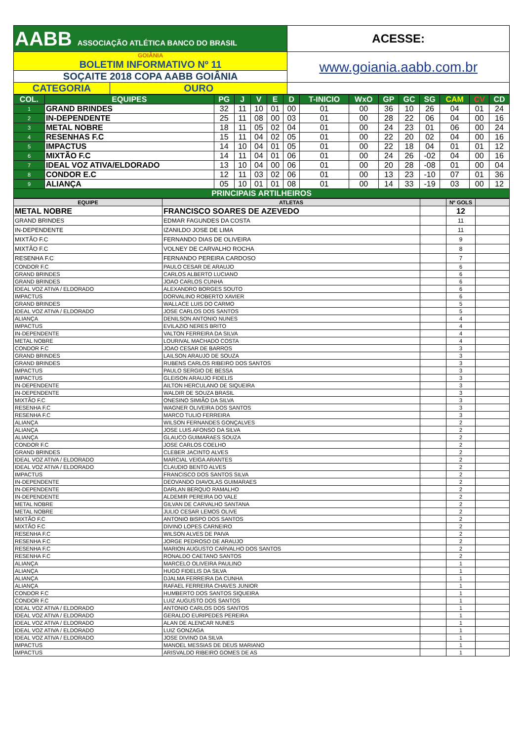| AABB ASSOCIAÇÃO ATLÉTICA BANCO DO BRASIL | | ACESSE: |
| GOIÂNIA BOLETIM INFORMATIVO Nº 11 | | www.goiania.aabb.com.br |
| SOÇAITE 2018 COPA AABB GOIÂNIA | | |
| CATEGORIA | OURO | |
| COL. | EQUIPES | PG | J | V | E | D | T-INICIO | WxO | GP | GC | SG | CAM | CV | CD |
| 1 | GRAND BRINDES | 32 | 11 | 10 | 01 | 00 | 01 | 00 | 36 | 10 | 26 | 04 | 01 | 24 |
| 2 | IN-DEPENDENTE | 25 | 11 | 08 | 00 | 03 | 01 | 00 | 28 | 22 | 06 | 04 | 00 | 16 |
| 3 | METAL NOBRE | 18 | 11 | 05 | 02 | 04 | 01 | 00 | 24 | 23 | 01 | 06 | 00 | 24 |
| 4 | RESENHAS F.C | 15 | 11 | 04 | 02 | 05 | 01 | 00 | 22 | 20 | 02 | 04 | 00 | 16 |
| 5 | IMPACTUS | 14 | 10 | 04 | 01 | 05 | 01 | 00 | 22 | 18 | 04 | 01 | 01 | 12 |
| 6 | MIXTÃO F.C | 14 | 11 | 04 | 01 | 06 | 01 | 00 | 24 | 26 | -02 | 04 | 00 | 16 |
| 7 | IDEAL VOZ ATIVA/ELDORADO | 13 | 10 | 04 | 00 | 06 | 01 | 00 | 20 | 28 | -08 | 01 | 00 | 04 |
| 8 | CONDOR E.C | 12 | 11 | 03 | 02 | 06 | 01 | 00 | 13 | 23 | -10 | 07 | 01 | 36 |
| 9 | ALIANÇA | 05 | 10 | 01 | 01 | 08 | 01 | 00 | 14 | 33 | -19 | 03 | 00 | 12 |
| PRINCIPAIS ARTILHEIROS | | | | | | | | | | | | | | |
| EQUIPE | ATLETAS | | Nº GOLS | |
| METAL NOBRE | FRANCISCO SOARES DE AZEVEDO | | 12 | |
| GRAND BRINDES | EDMAR FAGUNDES DA COSTA | | 11 | |
| IN-DEPENDENTE | IZANILDO JOSE DE LIMA | | 11 | |
| MIXTÃO F.C | FERNANDO DIAS DE OLIVEIRA | | 9 | |
| MIXTÃO F.C | VOLNEY DE CARVALHO ROCHA | | 8 | |
| RESENHA F.C | FERNANDO PEREIRA CARDOSO | | 7 | |
| CONDOR F.C | PAULO CESAR DE ARAUJO | | 6 | |
| GRAND BRINDES | CARLOS ALBERTO LUCIANO | | 6 | |
| GRAND BRINDES | JOAO CARLOS CUNHA | | 6 | |
| IDEAL VOZ ATIVA / ELDORADO | ALEXANDRO BORGES SOUTO | | 6 | |
| IMPACTUS | DORVALINO ROBERTO XAVIER | | 6 | |
| GRAND BRINDES | WALLACE LUIS DO CARMO | | 5 | |
| IDEAL VOZ ATIVA / ELDORADO | JOSE CARLOS DOS SANTOS | | 5 | |
| ALIANÇA | DENILSON ANTONIO NUNES | | 4 | |
| IMPACTUS | EVILAZIO NERES BRITO | | 4 | |
| IN-DEPENDENTE | VALTON FERREIRA DA SILVA | | 4 | |
| METAL NOBRE | LOURIVAL MACHADO COSTA | | 4 | |
| CONDOR F.C | JOAO CESAR DE BARROS | | 3 | |
| GRAND BRINDES | LAILSON ARAUJO DE SOUZA | | 3 | |
| GRAND BRINDES | RUBENS CARLOS RIBEIRO DOS SANTOS | | 3 | |
| IMPACTUS | PAULO SERGIO DE BESSA | | 3 | |
| IMPACTUS | GLEISON ARAUJO FIDELIS | | 3 | |
| IN-DEPENDENTE | AILTON HERCULANO DE SIQUEIRA | | 3 | |
| IN-DEPENDENTE | WALDIR DE SOUZA BRASIL | | 3 | |
| MIXTÃO F.C | ONESINO SIMIÃO DA SILVA | | 3 | |
| RESENHA F.C | WAGNER OLIVEIRA DOS SANTOS | | 3 | |
| RESENHA F.C | MARCO TULIO FERREIRA | | 3 | |
| ALIANÇA | WILSON FERNANDES GONÇALVES | | 2 | |
| ALIANÇA | JOSE LUIS AFONSO DA SILVA | | 2 | |
| ALIANÇA | GLAUCO GUIMARAES SOUZA | | 2 | |
| CONDOR F.C | JOSE CARLOS COELHO | | 2 | |
| GRAND BRINDES | CLEBER JACINTO ALVES | | 2 | |
| IDEAL VOZ ATIVA / ELDORADO | MARCIAL VEIGA ARANTES | | 2 | |
| IDEAL VOZ ATIVA / ELDORADO | CLAUDIO BENTO ALVES | | 2 | |
| IMPACTUS | FRANCISCO DOS SANTOS SILVA | | 2 | |
| IN-DEPENDENTE | DEOVANDO DIAVOLAS GUIMARAES | | 2 | |
| IN-DEPENDENTE | DARLAN BERQUO RAMALHO | | 2 | |
| IN-DEPENDENTE | ALDEMIR PEREIRA DO VALE | | 2 | |
| METAL NOBRE | GILVAN DE CARVALHO SANTANA | | 2 | |
| METAL NOBRE | JULIO CESAR LEMOS OLIVE | | 2 | |
| MIXTÃO F.C | ANTONIO BISPO DOS SANTOS | | 2 | |
| MIXTÃO F.C | DIVINO LOPES CARNEIRO | | 2 | |
| RESENHA F.C | WILSON ALVES DE PAIVA | | 2 | |
| RESENHA F.C | JORGE PEDROSO DE ARAUJO | | 2 | |
| RESENHA F.C | MARION AUGUSTO CARVALHO DOS SANTOS | | 2 | |
| RESENHA F.C | RONALDO CAETANO SANTOS | | 2 | |
| ALIANÇA | MARCELO OLIVEIRA PAULINO | | 1 | |
| ALIANÇA | HUGO FIDELIS DA SILVA | | 1 | |
| ALIANÇA | DJALMA FERREIRA DA CUNHA | | 1 | |
| ALIANÇA | RAFAEL FERREIRA CHAVES JUNIOR | | 1 | |
| CONDOR F.C | HUMBERTO DOS SANTOS SIQUEIRA | | 1 | |
| CONDOR F.C | LUIZ AUGUSTO DOS SANTOS | | 1 | |
| IDEAL VOZ ATIVA / ELDORADO | ANTONIO CARLOS DOS SANTOS | | 1 | |
| IDEAL VOZ ATIVA / ELDORADO | GERALDO EURIPEDES PEREIRA | | 1 | |
| IDEAL VOZ ATIVA / ELDORADO | ALAN DE ALENCAR NUNES | | 1 | |
| IDEAL VOZ ATIVA / ELDORADO | LUIZ GONZAGA | | 1 | |
| IDEAL VOZ ATIVA / ELDORADO | JOSE DIVINO DA SILVA | | 1 | |
| IMPACTUS | MANOEL MESSIAS DE DEUS MARIANO | | 1 | |
| IMPACTUS | ARISVALDO RIBEIRO GOMES DE AS | | 1 | |